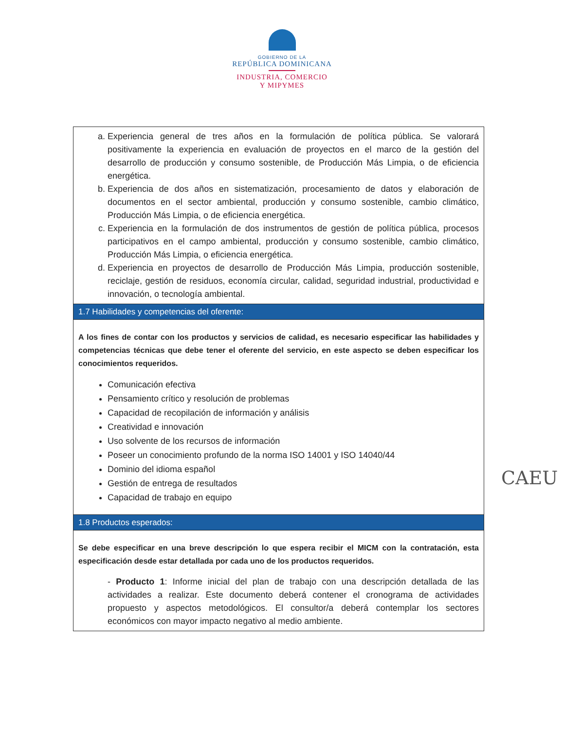GOBIERNO DE LA
REPÚBLICA DOMINICANA
INDUSTRIA, COMERCIO
Y MIPYMES
| a. Experiencia general de tres años en la formulación de política pública. Se valorará positivamente la experiencia en evaluación de proyectos en el marco de la gestión del desarrollo de producción y consumo sostenible, de Producción Más Limpia, o de eficiencia energética. b. Experiencia de dos años en sistematización, procesamiento de datos y elaboración de documentos en el sector ambiental, producción y consumo sostenible, cambio climático, Producción Más Limpia, o de eficiencia energética. c. Experiencia en la formulación de dos instrumentos de gestión de política pública, procesos participativos en el campo ambiental, producción y consumo sostenible, cambio climático, Producción Más Limpia, o eficiencia energética. d. Experiencia en proyectos de desarrollo de Producción Más Limpia, producción sostenible, reciclaje, gestión de residuos, economía circular, calidad, seguridad industrial, productividad e innovación, o tecnología ambiental. |
| 1.7 Habilidades y competencias del oferente: |
| A los fines de contar con los productos y servicios de calidad, es necesario especificar las habilidades y competencias técnicas que debe tener el oferente del servicio, en este aspecto se deben especificar los conocimientos requeridos. Comunicación efectiva Pensamiento crítico y resolución de problemas Capacidad de recopilación de información y análisis Creatividad e innovación Uso solvente de los recursos de información Poseer un conocimiento profundo de la norma ISO 14001 y ISO 14040/44 Dominio del idioma español Gestión de entrega de resultados Capacidad de trabajo en equipo |
| 1.8 Productos esperados: |
| Se debe especificar en una breve descripción lo que espera recibir el MICM con la contratación, esta especificación desde estar detallada por cada uno de los productos requeridos. - Producto 1 : Informe inicial del plan de trabajo con una descripción detallada de las actividades a realizar. Este documento deberá contener el cronograma de actividades propuesto y aspectos metodológicos. El consultor/a deberá contemplar los sectores económicos con mayor impacto negativo al medio ambiente. |
CAEU